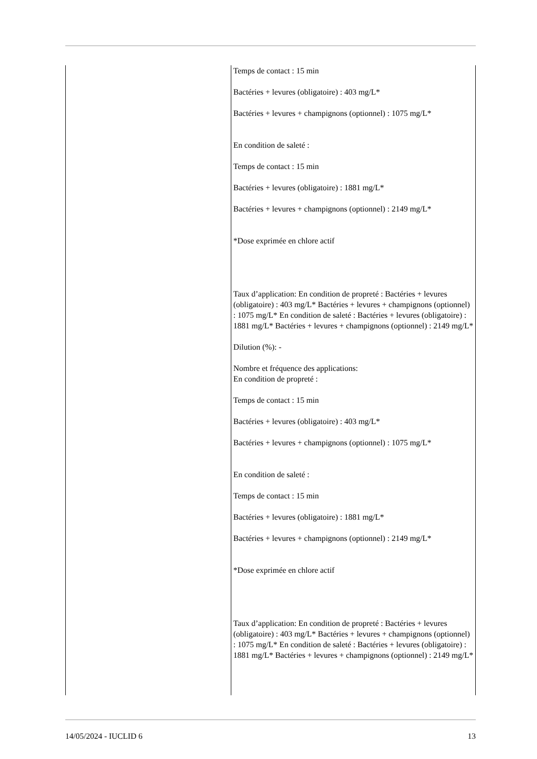| | Temps de contact : 15 min Bactéries + levures (obligatoire) : 403 mg/L* Bactéries + levures + champignons (optionnel) : 1075 mg/L* En condition de saleté : Temps de contact : 15 min Bactéries + levures (obligatoire) : 1881 mg/L* Bactéries + levures + champignons (optionnel) : 2149 mg/L* *Dose exprimée en chlore actif Taux d’application: En condition de propreté : Bactéries + levures (obligatoire) : 403 mg/L* Bactéries + levures + champignons (optionnel) : 1075 mg/L* En condition de saleté : Bactéries + levures (obligatoire) : 1881 mg/L* Bactéries + levures + champignons (optionnel) : 2149 mg/L* Dilution (%): - Nombre et fréquence des applications: En condition de propreté : Temps de contact : 15 min Bactéries + levures (obligatoire) : 403 mg/L* Bactéries + levures + champignons (optionnel) : 1075 mg/L* En condition de saleté : Temps de contact : 15 min Bactéries + levures (obligatoire) : 1881 mg/L* Bactéries + levures + champignons (optionnel) : 2149 mg/L* *Dose exprimée en chlore actif Taux d’application: En condition de propreté : Bactéries + levures (obligatoire) : 403 mg/L* Bactéries + levures + champignons (optionnel) : 1075 mg/L* En condition de saleté : Bactéries + levures (obligatoire) : 1881 mg/L* Bactéries + levures + champignons (optionnel) : 2149 mg/L* |
14/05/2024 - IUCLID 6 13